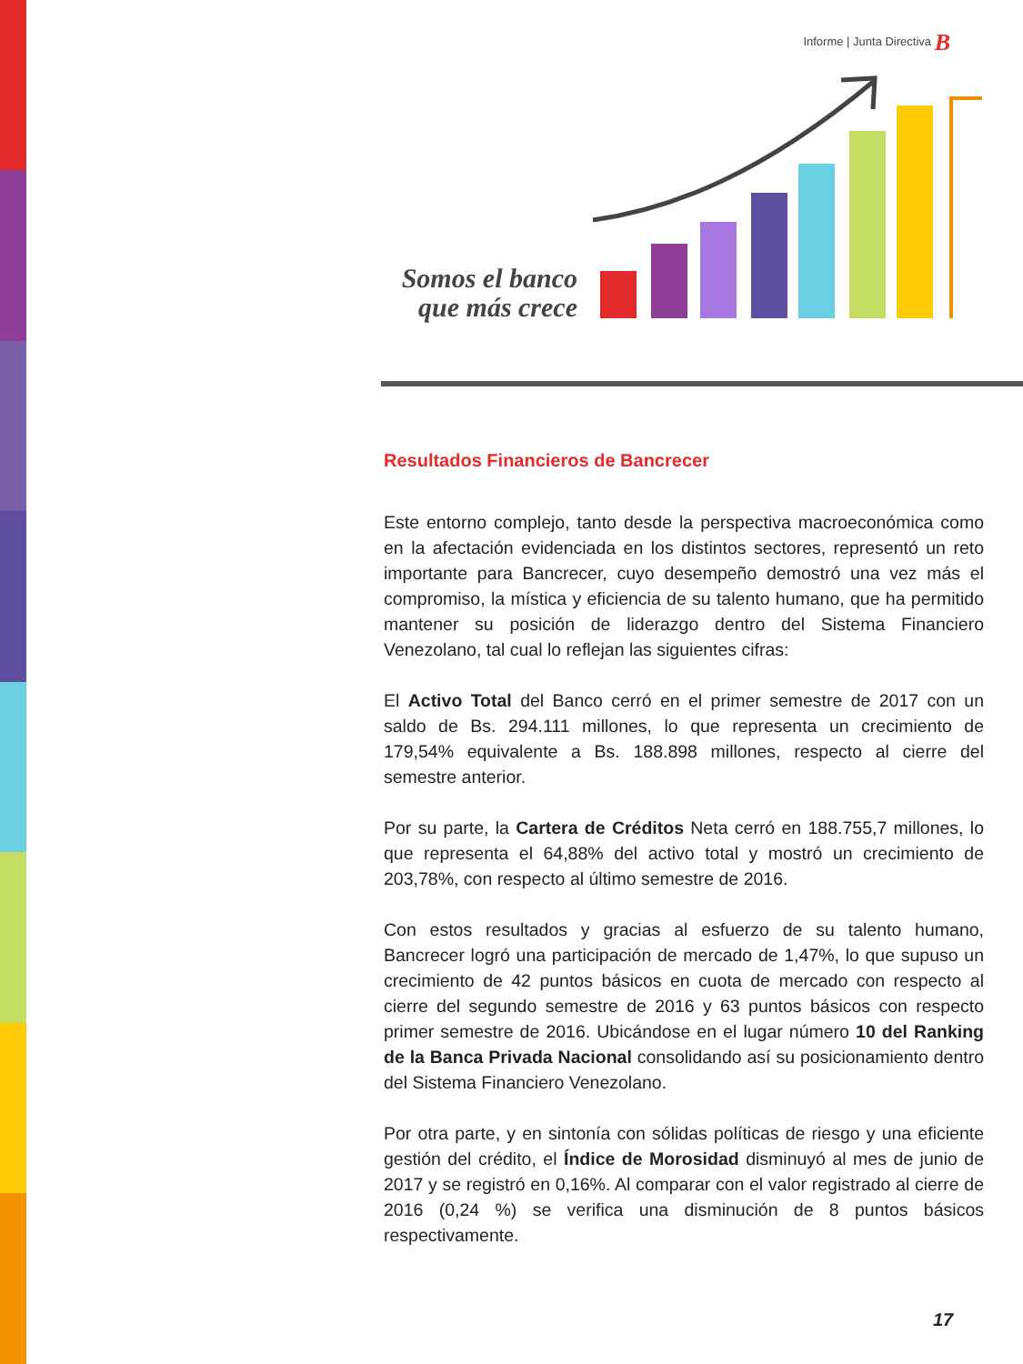Informe | Junta Directiva B
Somos el banco que más crece
Resultados Financieros de Bancrecer
Este entorno complejo, tanto desde la perspectiva macroeconómica como en la afectación evidenciada en los distintos sectores, representó un reto importante para Bancrecer, cuyo desempeño demostró una vez más el compromiso, la mística y eficiencia de su talento humano, que ha permitido mantener su posición de liderazgo dentro del Sistema Financiero Venezolano, tal cual lo reflejan las siguientes cifras:
El Activo Total del Banco cerró en el primer semestre de 2017 con un saldo de Bs. 294.111 millones, lo que representa un crecimiento de 179,54% equivalente a Bs. 188.898 millones, respecto al cierre del semestre anterior.
Por su parte, la Cartera de Créditos Neta cerró en 188.755,7 millones, lo que representa el 64,88% del activo total y mostró un crecimiento de 203,78%, con respecto al último semestre de 2016.
Con estos resultados y gracias al esfuerzo de su talento humano, Bancrecer logró una participación de mercado de 1,47%, lo que supuso un crecimiento de 42 puntos básicos en cuota de mercado con respecto al cierre del segundo semestre de 2016 y 63 puntos básicos con respecto primer semestre de 2016. Ubicándose en el lugar número 10 del Ranking de la Banca Privada Nacional consolidando así su posicionamiento dentro del Sistema Financiero Venezolano.
Por otra parte, y en sintonía con sólidas políticas de riesgo y una eficiente gestión del crédito, el Índice de Morosidad disminuyó al mes de junio de 2017 y se registró en 0,16%. Al comparar con el valor registrado al cierre de 2016 (0,24 %) se verifica una disminución de 8 puntos básicos respectivamente.
17